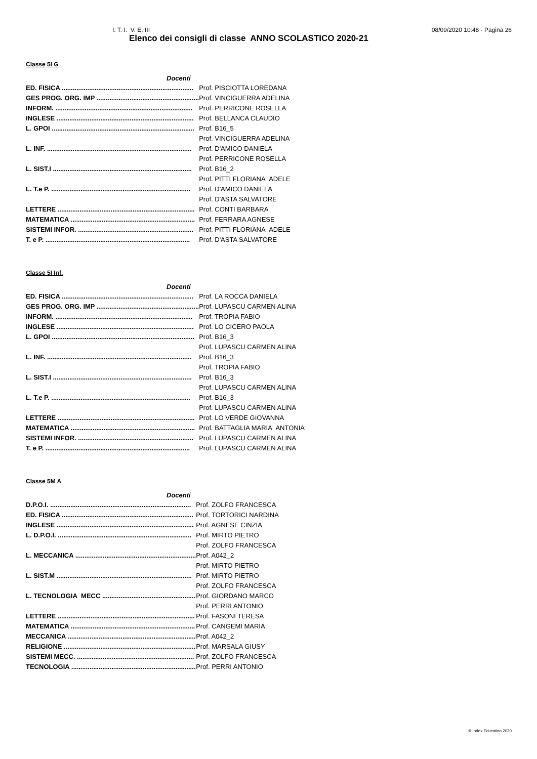I. T. I. V. E. III 08/09/2020 10:48 - Pagina 26
Elenco dei consigli di classe ANNO SCOLASTICO 2020-21
Classe 5I G
| Docenti | |
| --- | --- |
| ED. FISICA ........................................................................ | Prof. PISCIOTTA LOREDANA |
| GES PROG. ORG. IMP ........................................................ | Prof. VINCIGUERRA ADELINA |
| INFORM. ........................................................................... | Prof. PERRICONE ROSELLA |
| INGLESE ........................................................................... | Prof. BELLANCA CLAUDIO |
| L. GPOI .............................................................................. | Prof. B16_5 |
| | Prof. VINCIGUERRA ADELINA |
| L. INF. ............................................................................... | Prof. D'AMICO DANIELA |
| | Prof. PERRICONE ROSELLA |
| L. SIST.I ............................................................................ | Prof. B16_2 |
| | Prof. PITTI FLORIANA ADELE |
| L. T.e P. ............................................................................ | Prof. D'AMICO DANIELA |
| | Prof. D'ASTA SALVATORE |
| LETTERE ........................................................................... | Prof. CONTI BARBARA |
| MATEMATICA .................................................................... | Prof. FERRARA AGNESE |
| SISTEMI INFOR. ............................................................... | Prof. PITTI FLORIANA ADELE |
| T. e P. ............................................................................... | Prof. D'ASTA SALVATORE |
Classe 5I Inf.
| Docenti | |
| --- | --- |
| ED. FISICA ........................................................................ | Prof. LA ROCCA DANIELA |
| GES PROG. ORG. IMP ........................................................ | Prof. LUPASCU CARMEN ALINA |
| INFORM. ........................................................................... | Prof. TROPIA FABIO |
| INGLESE ........................................................................... | Prof. LO CICERO PAOLA |
| L. GPOI .............................................................................. | Prof. B16_3 |
| | Prof. LUPASCU CARMEN ALINA |
| L. INF. ............................................................................... | Prof. B16_3 |
| | Prof. TROPIA FABIO |
| L. SIST.I ............................................................................ | Prof. B16_3 |
| | Prof. LUPASCU CARMEN ALINA |
| L. T.e P. ............................................................................ | Prof. B16_3 |
| | Prof. LUPASCU CARMEN ALINA |
| LETTERE ........................................................................... | Prof. LO VERDE GIOVANNA |
| MATEMATICA .................................................................... | Prof. BATTAGLIA MARIA ANTONIA |
| SISTEMI INFOR. ............................................................... | Prof. LUPASCU CARMEN ALINA |
| T. e P. ............................................................................... | Prof. LUPASCU CARMEN ALINA |
Classe 5M A
| Docenti | |
| --- | --- |
| D.P.O.I. ............................................................................. | Prof. ZOLFO FRANCESCA |
| ED. FISICA ........................................................................ | Prof. TORTORICI NARDINA |
| INGLESE ........................................................................... | Prof. AGNESE CINZIA |
| L. D.P.O.I. ......................................................................... | Prof. MIRTO PIETRO |
| | Prof. ZOLFO FRANCESCA |
| L. MECCANICA .................................................................. | Prof. A042_2 |
| | Prof. MIRTO PIETRO |
| L. SIST.M .......................................................................... | Prof. MIRTO PIETRO |
| | Prof. ZOLFO FRANCESCA |
| L. TECNOLOGIA MECC ................................................... | Prof. GIORDANO MARCO |
| | Prof. PERRI ANTONIO |
| LETTERE ........................................................................... | Prof. FASONI TERESA |
| MATEMATICA .................................................................... | Prof. CANGEMI MARIA |
| MECCANICA ...................................................................... | Prof. A042_2 |
| RELIGIONE ........................................................................ | Prof. MARSALA GIUSY |
| SISTEMI MECC. ................................................................ | Prof. ZOLFO FRANCESCA |
| TECNOLOGIA .................................................................... | Prof. PERRI ANTONIO |
© Index Education 2020